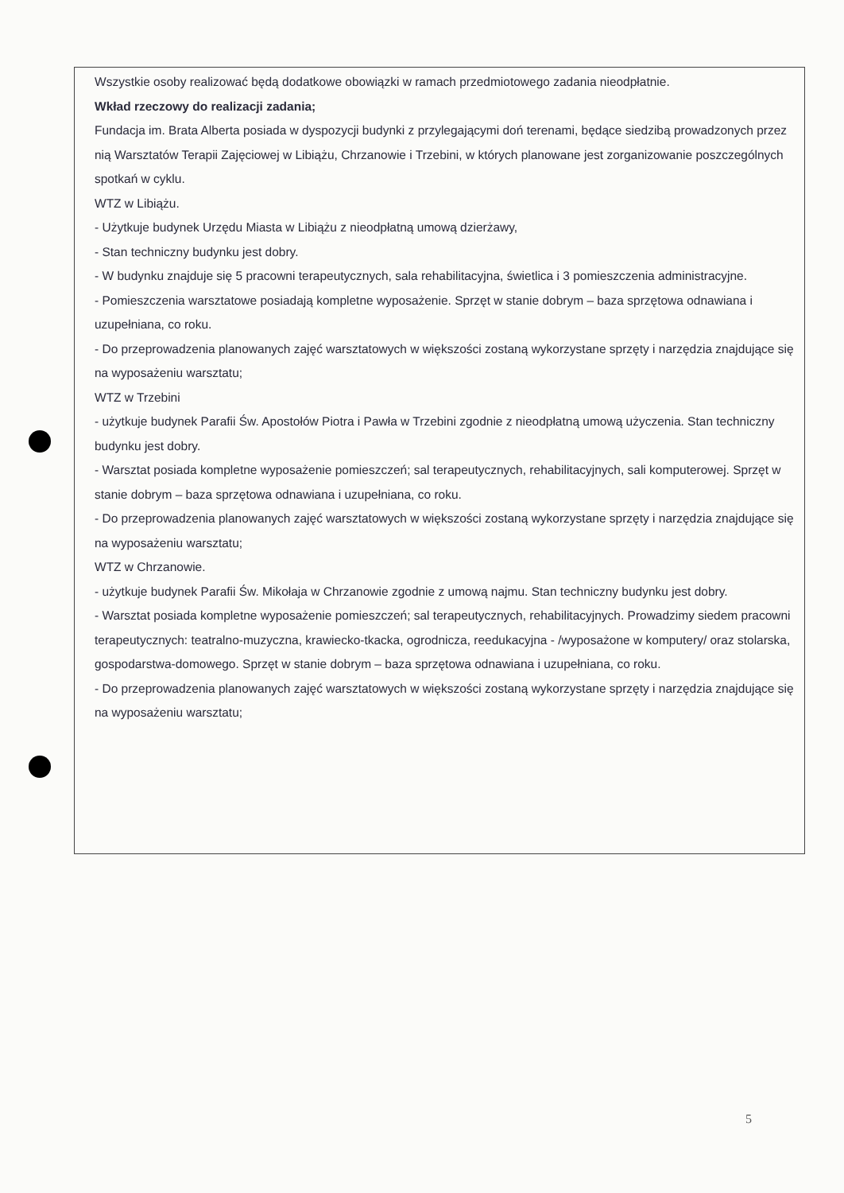Wszystkie osoby realizować będą dodatkowe obowiązki w ramach przedmiotowego zadania nieodpłatnie.
Wkład rzeczowy do realizacji zadania;
Fundacja im. Brata Alberta posiada w dyspozycji budynki z przylegającymi doń terenami, będące siedzibą prowadzonych przez nią Warsztatów Terapii Zajęciowej w Libiążu, Chrzanowie i Trzebini, w których planowane jest zorganizowanie poszczególnych spotkań w cyklu.
WTZ w Libiążu.
- Użytkuje budynek Urzędu Miasta w Libiążu z nieodpłatną umową dzierżawy,
- Stan techniczny budynku jest dobry.
- W budynku znajduje się 5 pracowni terapeutycznych, sala rehabilitacyjna, świetlica i 3 pomieszczenia administracyjne.
- Pomieszczenia warsztatowe posiadają kompletne wyposażenie. Sprzęt w stanie dobrym – baza sprzętowa odnawiana i uzupełniana, co roku.
- Do przeprowadzenia planowanych zajęć warsztatowych w większości zostaną wykorzystane sprzęty i narzędzia znajdujące się na wyposażeniu warsztatu;
WTZ w Trzebini
- użytkuje budynek Parafii Św. Apostołów Piotra i Pawła w Trzebini zgodnie z nieodpłatną umową użyczenia. Stan techniczny budynku jest dobry.
- Warsztat posiada kompletne wyposażenie pomieszczeń; sal terapeutycznych, rehabilitacyjnych, sali komputerowej. Sprzęt w stanie dobrym – baza sprzętowa odnawiana i uzupełniana, co roku.
- Do przeprowadzenia planowanych zajęć warsztatowych w większości zostaną wykorzystane sprzęty i narzędzia znajdujące się na wyposażeniu warsztatu;
WTZ w Chrzanowie.
- użytkuje budynek Parafii Św. Mikołaja w Chrzanowie zgodnie z umową najmu. Stan techniczny budynku jest dobry.
- Warsztat posiada kompletne wyposażenie pomieszczeń; sal terapeutycznych, rehabilitacyjnych. Prowadzimy siedem pracowni terapeutycznych: teatralno-muzyczna, krawiecko-tkacka, ogrodnicza, reedukacyjna - /wyposażone w komputery/ oraz stolarska, gospodarstwa-domowego. Sprzęt w stanie dobrym – baza sprzętowa odnawiana i uzupełniana, co roku.
- Do przeprowadzenia planowanych zajęć warsztatowych w większości zostaną wykorzystane sprzęty i narzędzia znajdujące się na wyposażeniu warsztatu;
5